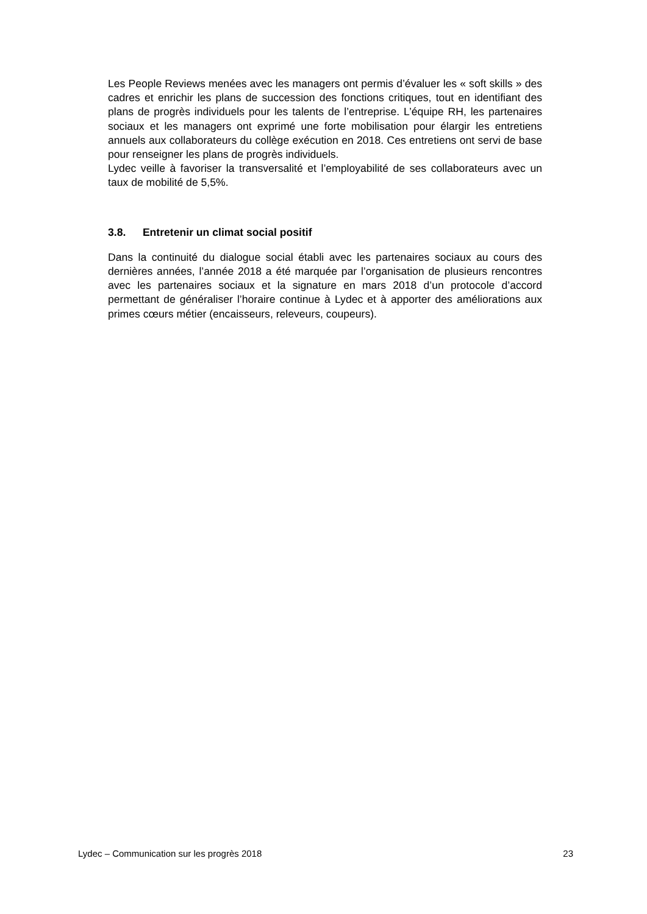Les People Reviews menées avec les managers ont permis d’évaluer les « soft skills » des cadres et enrichir les plans de succession des fonctions critiques, tout en identifiant des plans de progrès individuels pour les talents de l’entreprise. L’équipe RH, les partenaires sociaux et les managers ont exprimé une forte mobilisation pour élargir les entretiens annuels aux collaborateurs du collège exécution en 2018. Ces entretiens ont servi de base pour renseigner les plans de progrès individuels.
Lydec veille à favoriser la transversalité et l’employabilité de ses collaborateurs avec un taux de mobilité de 5,5%.
3.8. Entretenir un climat social positif
Dans la continuité du dialogue social établi avec les partenaires sociaux au cours des dernières années, l’année 2018 a été marquée par l’organisation de plusieurs rencontres avec les partenaires sociaux et la signature en mars 2018 d’un protocole d’accord permettant de généraliser l’horaire continue à Lydec et à apporter des améliorations aux primes cœurs métier (encaisseurs, releveurs, coupeurs).
Lydec – Communication sur les progrès 2018 23